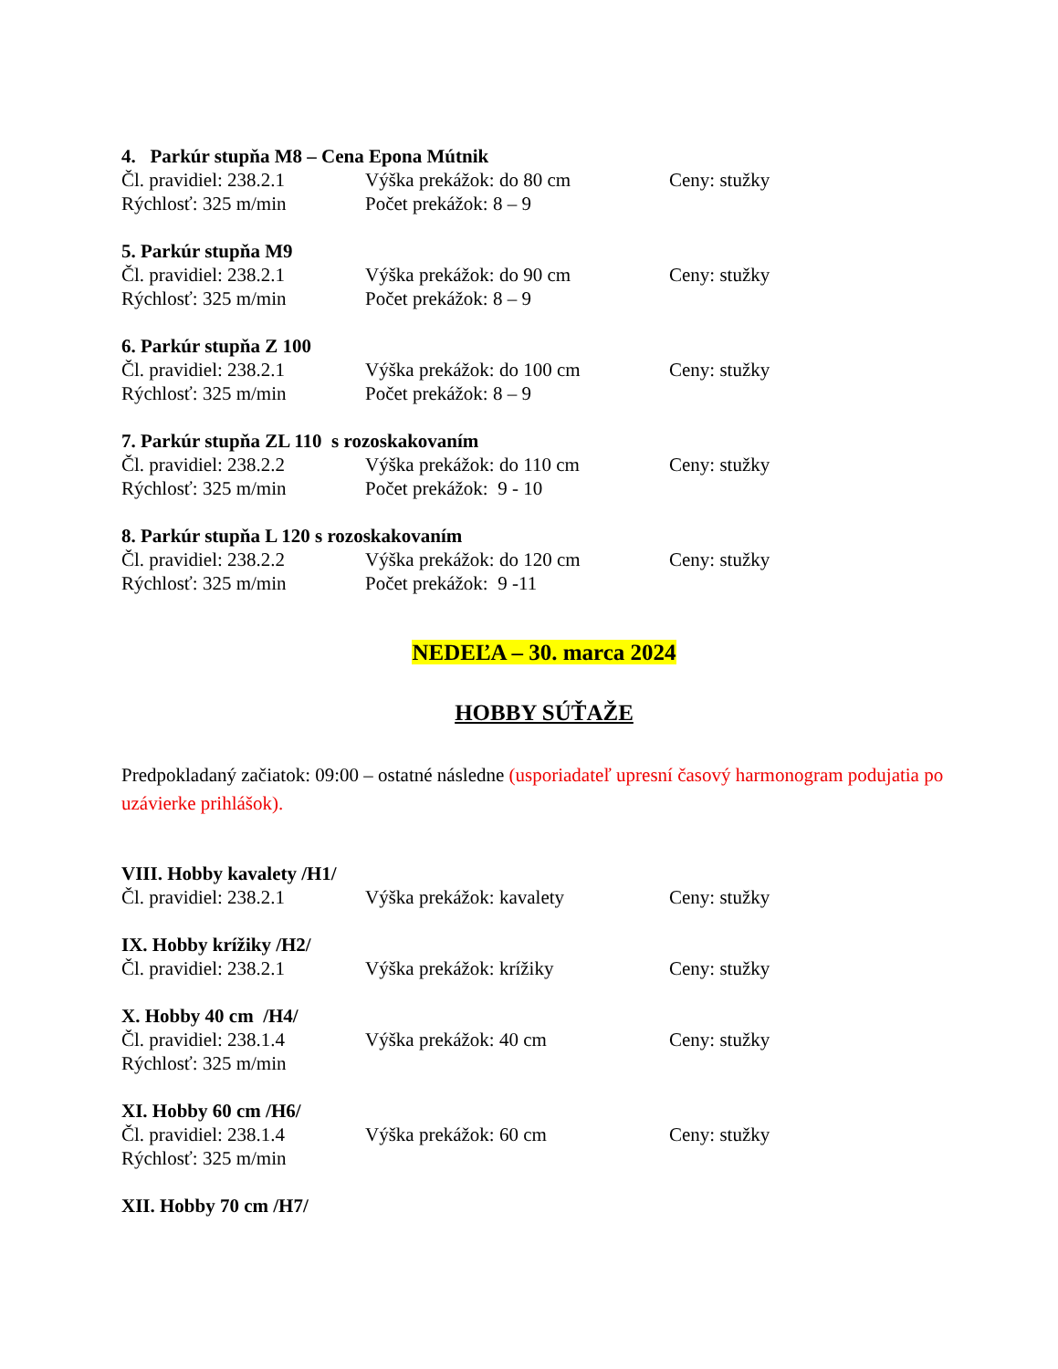4. Parkúr stupňa M8 – Cena Epona Mútnik
Čl. pravidiel: 238.2.1 Výška prekážok: do 80 cm Ceny: stužky
Rýchlosť: 325 m/min Počet prekážok: 8 – 9
5. Parkúr stupňa M9
Čl. pravidiel: 238.2.1 Výška prekážok: do 90 cm Ceny: stužky
Rýchlosť: 325 m/min Počet prekážok: 8 – 9
6. Parkúr stupňa Z 100
Čl. pravidiel: 238.2.1 Výška prekážok: do 100 cm Ceny: stužky
Rýchlosť: 325 m/min Počet prekážok: 8 – 9
7. Parkúr stupňa ZL 110 s rozoskakovaním
Čl. pravidiel: 238.2.2 Výška prekážok: do 110 cm Ceny: stužky
Rýchlosť: 325 m/min Počet prekážok: 9 - 10
8. Parkúr stupňa L 120 s rozoskakovaním
Čl. pravidiel: 238.2.2 Výška prekážok: do 120 cm Ceny: stužky
Rýchlosť: 325 m/min Počet prekážok: 9 -11
NEDEĽA – 30. marca 2024
HOBBY SÚŤAŽE
Predpokladaný začiatok: 09:00 – ostatné následne (usporiadateľ upresní časový harmonogram podujatia po uzávierke prihlášok).
VIII. Hobby kavalety /H1/
Čl. pravidiel: 238.2.1 Výška prekážok: kavalety Ceny: stužky
IX. Hobby krížiky /H2/
Čl. pravidiel: 238.2.1 Výška prekážok: krížiky Ceny: stužky
X. Hobby 40 cm /H4/
Čl. pravidiel: 238.1.4 Výška prekážok: 40 cm Ceny: stužky
Rýchlosť: 325 m/min
XI. Hobby 60 cm /H6/
Čl. pravidiel: 238.1.4 Výška prekážok: 60 cm Ceny: stužky
Rýchlosť: 325 m/min
XII. Hobby 70 cm /H7/